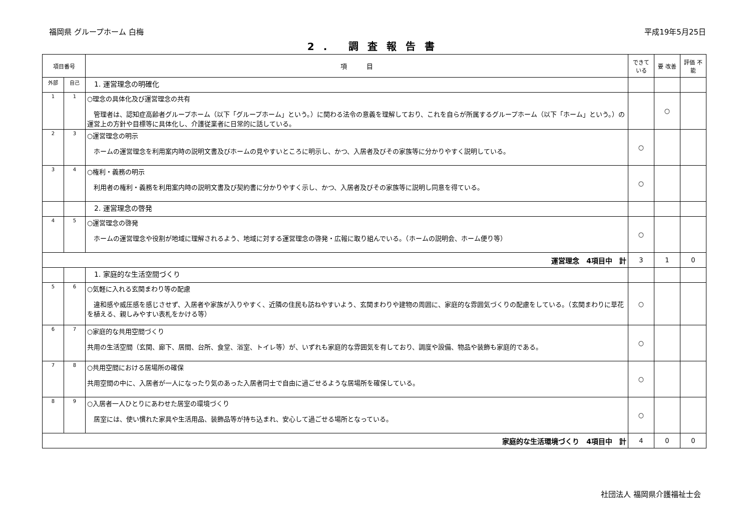福岡県 グループホーム 白梅 平成19年5月25日
2. 調査報告書
| 項目番号 | | 項 目 | できて いる | 要 改善 | 評価 不能 |
| --- | --- | --- | --- | --- | --- |
| 外部 | 自己 | 1. 運営理念の明確化 | | | |
| 1 | 1 | ○理念の具体化及び運営理念の共有 管理者は、認知症高齢者グループホーム（以下「グループホーム」という。）に関わる法令の意義を理解しており、これを自らが所属するグループホーム（以下「ホーム」という。）の運営上の方針や目標等に具体化し、介護従業者に日常的に話している。 | | ○ | |
| 2 | 3 | ○運営理念の明示 ホームの運営理念を利用案内時の説明文書及びホームの見やすいところに明示し、かつ、入居者及びその家族等に分かりやすく説明している。 | ○ | | |
| 3 | 4 | ○権利・義務の明示 利用者の権利・義務を利用案内時の説明文書及び契約書に分かりやすく示し、かつ、入居者及びその家族等に説明し同意を得ている。 | ○ | | |
| | | 2. 運営理念の啓発 | | | |
| 4 | 5 | ○運営理念の啓発 ホームの運営理念や役割が地域に理解されるよう、地域に対する運営理念の啓発・広報に取り組んでいる。（ホームの説明会、ホーム便り等） | ○ | | |
| 運営理念 4項目中 計 | | | 3 | 1 | 0 |
| | | 1. 家庭的な生活空間づくり | | | |
| 5 | 6 | ○気軽に入れる玄関まわり等の配慮 違和感や威圧感を感じさせず、入居者や家族が入りやすく、近隣の住民も訪ねやすいよう、玄関まわりや建物の周囲に、家庭的な雰囲気づくりの配慮をしている。（玄関まわりに草花を植える、親しみやすい表札をかける等） | ○ | | |
| 6 | 7 | ○家庭的な共用空間づくり 共用の生活空間（玄関、廊下、居間、台所、食堂、浴室、トイレ等）が、いずれも家庭的な雰囲気を有しており、調度や設備、物品や装飾も家庭的である。 | ○ | | |
| 7 | 8 | ○共用空間における居場所の確保 共用空間の中に、入居者が一人になったり気のあった入居者同士で自由に過ごせるような居場所を確保している。 | ○ | | |
| 8 | 9 | ○入居者一人ひとりにあわせた居室の環境づくり 居室には、使い慣れた家具や生活用品、装飾品等が持ち込まれ、安心して過ごせる場所となっている。 | ○ | | |
| 家庭的な生活環境づくり 4項目中 計 | | | 4 | 0 | 0 |
社団法人 福岡県介護福祉士会